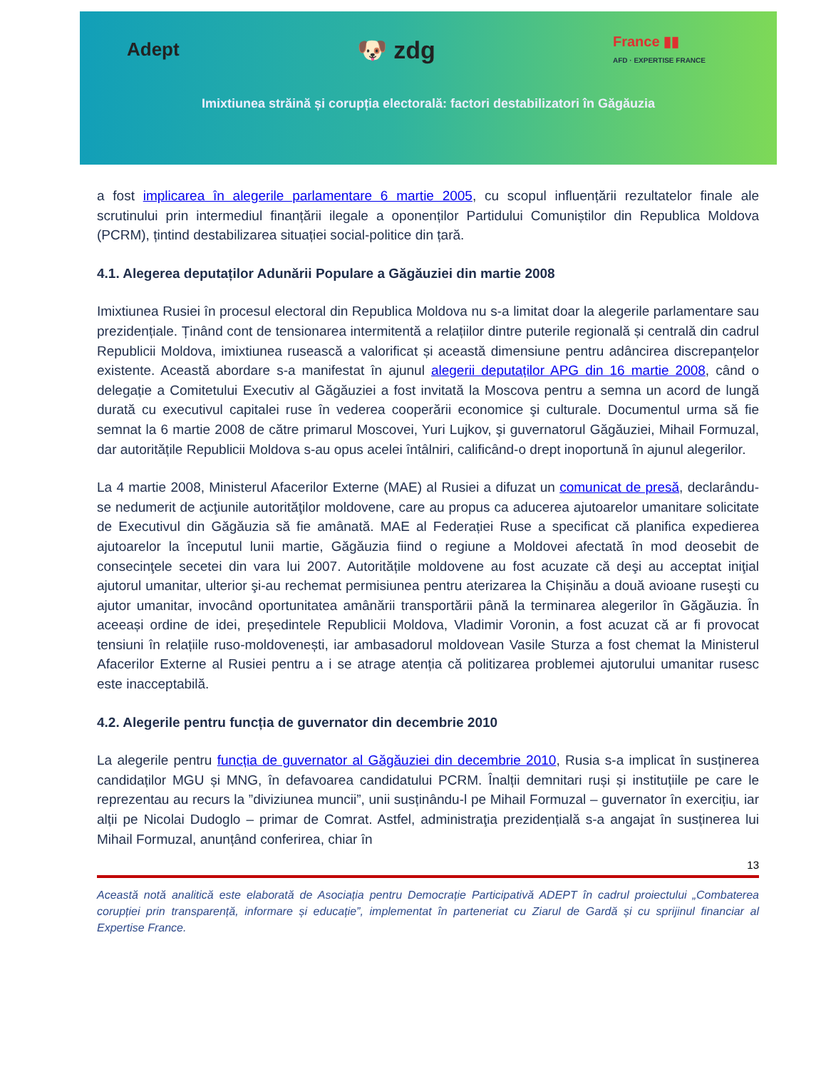Adept 🐶 zdg France ▮▮
AFD · EXPERTISE FRANCE
Imixtiunea străină și corupția electorală: factori destabilizatori în Găgăuzia
a fost implicarea în alegerile parlamentare 6 martie 2005, cu scopul influențării rezultatelor finale ale scrutinului prin intermediul finanțării ilegale a oponenților Partidului Comuniștilor din Republica Moldova (PCRM), țintind destabilizarea situației social-politice din țară.
4.1. Alegerea deputaților Adunării Populare a Găgăuziei din martie 2008
Imixtiunea Rusiei în procesul electoral din Republica Moldova nu s-a limitat doar la alegerile parlamentare sau prezidențiale. Ținând cont de tensionarea intermitentă a relațiilor dintre puterile regională și centrală din cadrul Republicii Moldova, imixtiunea rusească a valorificat și această dimensiune pentru adâncirea discrepanțelor existente. Această abordare s-a manifestat în ajunul alegerii deputaților APG din 16 martie 2008, când o delegație a Comitetului Executiv al Găgăuziei a fost invitată la Moscova pentru a semna un acord de lungă durată cu executivul capitalei ruse în vederea cooperării economice şi culturale. Documentul urma să fie semnat la 6 martie 2008 de către primarul Moscovei, Yuri Lujkov, şi guvernatorul Găgăuziei, Mihail Formuzal, dar autoritățile Republicii Moldova s-au opus acelei întâlniri, calificând-o drept inoportună în ajunul alegerilor.
La 4 martie 2008, Ministerul Afacerilor Externe (MAE) al Rusiei a difuzat un comunicat de presă, declarându-se nedumerit de acţiunile autorităţilor moldovene, care au propus ca aducerea ajutoarelor umanitare solicitate de Executivul din Găgăuzia să fie amânată. MAE al Federației Ruse a specificat că planifica expedierea ajutoarelor la începutul lunii martie, Găgăuzia fiind o regiune a Moldovei afectată în mod deosebit de consecinţele secetei din vara lui 2007. Autoritățile moldovene au fost acuzate că deşi au acceptat iniţial ajutorul umanitar, ulterior şi-au rechemat permisiunea pentru aterizarea la Chișinău a două avioane ruseşti cu ajutor umanitar, invocând oportunitatea amânării transportării până la terminarea alegerilor în Găgăuzia. În aceeași ordine de idei, președintele Republicii Moldova, Vladimir Voronin, a fost acuzat că ar fi provocat tensiuni în relațiile ruso-moldovenești, iar ambasadorul moldovean Vasile Sturza a fost chemat la Ministerul Afacerilor Externe al Rusiei pentru a i se atrage atenția că politizarea problemei ajutorului umanitar rusesc este inacceptabilă.
4.2. Alegerile pentru funcția de guvernator din decembrie 2010
La alegerile pentru funcția de guvernator al Găgăuziei din decembrie 2010, Rusia s-a implicat în susținerea candidaților MGU și MNG, în defavoarea candidatului PCRM. Înalții demnitari ruși și instituțiile pe care le reprezentau au recurs la ”diviziunea muncii”, unii susținându-l pe Mihail Formuzal – guvernator în exercițiu, iar alții pe Nicolai Dudoglo – primar de Comrat. Astfel, administraţia prezidențială s-a angajat în susținerea lui Mihail Formuzal, anunțând conferirea, chiar în
13
Această notă analitică este elaborată de Asociația pentru Democrație Participativă ADEPT în cadrul proiectului „Combaterea corupției prin transparență, informare și educație”, implementat în parteneriat cu Ziarul de Gardă și cu sprijinul financiar al Expertise France.